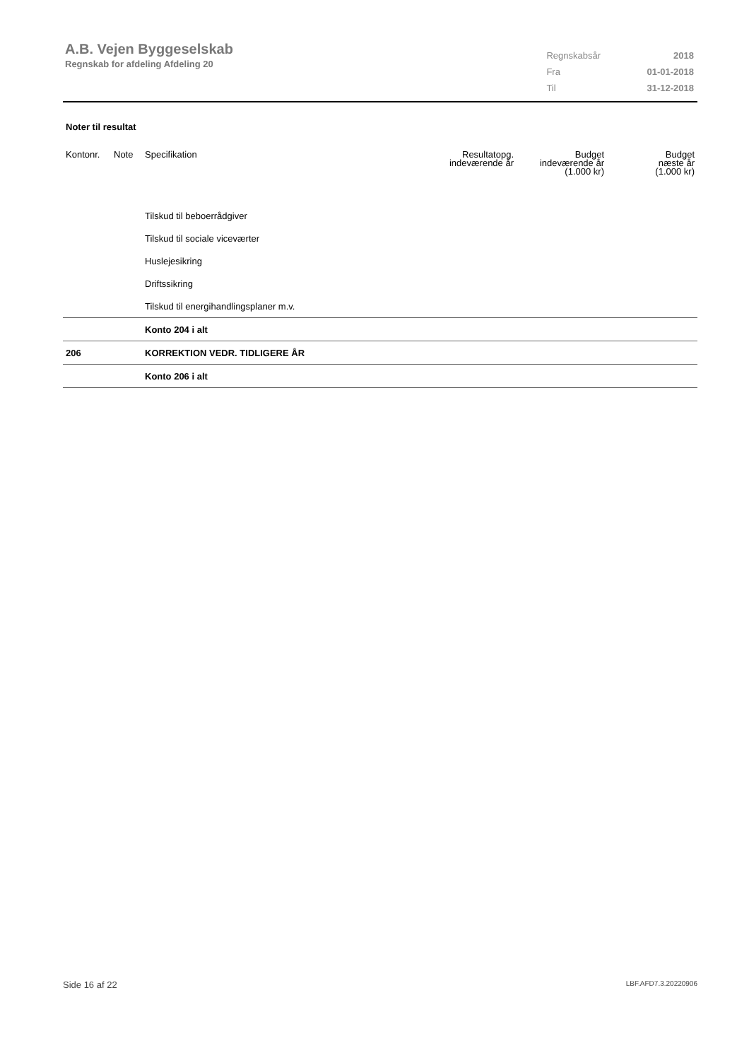A.B. Vejen Byggeselskab
Regnskab for afdeling Afdeling 20
| Regnskabsår | 2018 |
| Fra | 01-01-2018 |
| Til | 31-12-2018 |
Noter til resultat
| Kontonr. | Note | Specifikation | Resultatopg. indeværende år | Budget indeværende år (1.000 kr) | Budget næste år (1.000 kr) |
| --- | --- | --- | --- | --- | --- |
| | | Tilskud til beboerrådgiver | | | |
| | | Tilskud til sociale viceværter | | | |
| | | Huslejesikring | | | |
| | | Driftssikring | | | |
| | | Tilskud til energihandlingsplaner m.v. | | | |
| | | Konto 204 i alt | | | |
| 206 | | KORREKTION VEDR. TIDLIGERE ÅR | | | |
| | | Konto 206 i alt | | | |
Side 16 af 22 LBF.AFD7.3.20220906